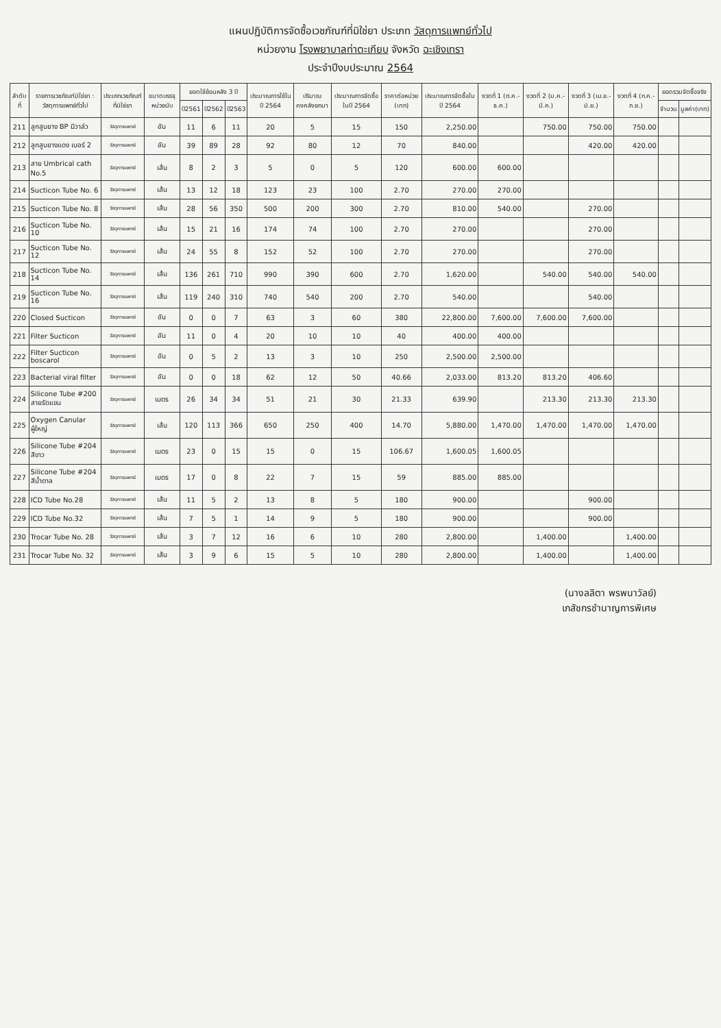แผนปฏิบัติการจัดซื้อเวชภัณฑ์ที่มิใช่ยา ประเภท วัสดุการแพทย์ทั่วไป
หน่วยงาน โรงพยาบาลท่าตะเกียบ จังหวัด ฉะเชิงเทรา
ประจำปีงบประมาณ 2564
| ลำดับที่ | รายการเวชภัณฑ์มิใช่ยา : วัสดุการแพทย์ทั่วไป | ประเภทเวชภัณฑ์ที่มิใช่ยา | ขนาดบรรจุ หน่วยนับ | ยอดใช้ย้อนหลัง 3 ปี | | | ประมาณการใช้ใน ปี 2564 | ปริมาณคงคลังยกมา | ประมาณการจัดซื้อในปี 2564 | ราคาต่อหน่วย (บาท) | ประมาณการจัดซื้อในปี 2564 | งวดที่ 1 (ต.ค.-ธ.ค.) | งวดที่ 2 (ม.ค.-มี.ค.) | งวดที่ 3 (เม.ย.-มิ.ย.) | งวดที่ 4 (ก.ค.-ก.ย.) | ยอดรวมจัดซื้อจริง | |
| --- | --- | --- | --- | --- | --- | --- | --- | --- | --- | --- | --- | --- | --- | --- | --- | --- | --- |
| | | | | ปี2561 | ปี2562 | ปี2563 | | | | | | | | | | จำนวน | มูลค่า(บาท) |
| 211 | ลูกสูบยาง BP มีวาล์ว | วัสดุการแพทย์ | อัน | 11 | 6 | 11 | 20 | 5 | 15 | 150 | 2,250.00 | | 750.00 | 750.00 | 750.00 | | |
| 212 | ลูกสูบยางแดง เบอร์ 2 | วัสดุการแพทย์ | อัน | 39 | 89 | 28 | 92 | 80 | 12 | 70 | 840.00 | | | 420.00 | 420.00 | | |
| 213 | สาย Umbrical cath No.5 | วัสดุการแพทย์ | เส้น | 8 | 2 | 3 | 5 | 0 | 5 | 120 | 600.00 | 600.00 | | | | | |
| 214 | Sucticon Tube No. 6 | วัสดุการแพทย์ | เส้น | 13 | 12 | 18 | 123 | 23 | 100 | 2.70 | 270.00 | 270.00 | | | | | |
| 215 | Sucticon Tube No. 8 | วัสดุการแพทย์ | เส้น | 28 | 56 | 350 | 500 | 200 | 300 | 2.70 | 810.00 | 540.00 | | 270.00 | | | |
| 216 | Sucticon Tube No. 10 | วัสดุการแพทย์ | เส้น | 15 | 21 | 16 | 174 | 74 | 100 | 2.70 | 270.00 | | | 270.00 | | | |
| 217 | Sucticon Tube No. 12 | วัสดุการแพทย์ | เส้น | 24 | 55 | 8 | 152 | 52 | 100 | 2.70 | 270.00 | | | 270.00 | | | |
| 218 | Sucticon Tube No. 14 | วัสดุการแพทย์ | เส้น | 136 | 261 | 710 | 990 | 390 | 600 | 2.70 | 1,620.00 | | 540.00 | 540.00 | 540.00 | | |
| 219 | Sucticon Tube No. 16 | วัสดุการแพทย์ | เส้น | 119 | 240 | 310 | 740 | 540 | 200 | 2.70 | 540.00 | | | 540.00 | | | |
| 220 | Closed Sucticon | วัสดุการแพทย์ | อัน | 0 | 0 | 7 | 63 | 3 | 60 | 380 | 22,800.00 | 7,600.00 | 7,600.00 | 7,600.00 | | | |
| 221 | Filter Sucticon | วัสดุการแพทย์ | อัน | 11 | 0 | 4 | 20 | 10 | 10 | 40 | 400.00 | 400.00 | | | | | |
| 222 | Filter Sucticon boscarol | วัสดุการแพทย์ | อัน | 0 | 5 | 2 | 13 | 3 | 10 | 250 | 2,500.00 | 2,500.00 | | | | | |
| 223 | Bacterial viral filter | วัสดุการแพทย์ | อัน | 0 | 0 | 18 | 62 | 12 | 50 | 40.66 | 2,033.00 | 813.20 | 813.20 | 406.60 | | | |
| 224 | Silicone Tube #200 สายรัดแขน | วัสดุการแพทย์ | เมตร | 26 | 34 | 34 | 51 | 21 | 30 | 21.33 | 639.90 | | 213.30 | 213.30 | 213.30 | | |
| 225 | Oxygen Canular ผู้ใหญ่ | วัสดุการแพทย์ | เส้น | 120 | 113 | 366 | 650 | 250 | 400 | 14.70 | 5,880.00 | 1,470.00 | 1,470.00 | 1,470.00 | 1,470.00 | | |
| 226 | Silicone Tube #204 สีขาว | วัสดุการแพทย์ | เมตร | 23 | 0 | 15 | 15 | 0 | 15 | 106.67 | 1,600.05 | 1,600.05 | | | | | |
| 227 | Silicone Tube #204 สีน้ำตาล | วัสดุการแพทย์ | เมตร | 17 | 0 | 8 | 22 | 7 | 15 | 59 | 885.00 | 885.00 | | | | | |
| 228 | ICD Tube No.28 | วัสดุการแพทย์ | เส้น | 11 | 5 | 2 | 13 | 8 | 5 | 180 | 900.00 | | | 900.00 | | | |
| 229 | ICD Tube No.32 | วัสดุการแพทย์ | เส้น | 7 | 5 | 1 | 14 | 9 | 5 | 180 | 900.00 | | | 900.00 | | | |
| 230 | Trocar Tube No. 28 | วัสดุการแพทย์ | เส้น | 3 | 7 | 12 | 16 | 6 | 10 | 280 | 2,800.00 | | 1,400.00 | | 1,400.00 | | |
| 231 | Trocar Tube No. 32 | วัสดุการแพทย์ | เส้น | 3 | 9 | 6 | 15 | 5 | 10 | 280 | 2,800.00 | | 1,400.00 | | 1,400.00 | | |
(นางลลิตา พรพนาวัลย์)
เภสัชกรชำนาญการพิเศษ